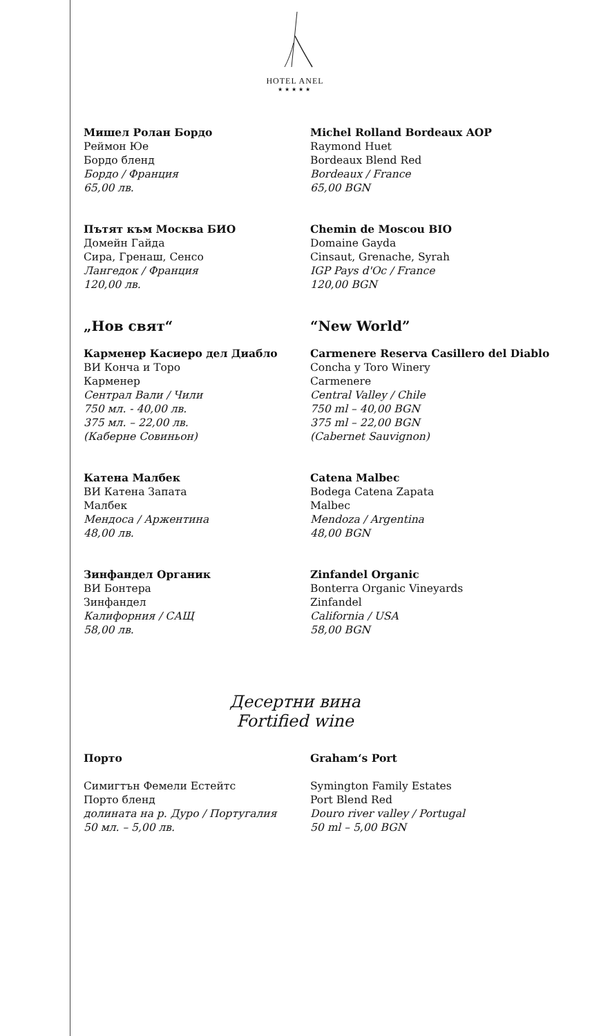HOTEL ANEL
★★★★★
Мишел Ролан Бордо
Реймон Юе
Бордо бленд
Бордо / Франция
65,00 лв.
Michel Rolland Bordeaux AOP
Raymond Huet
Bordeaux Blend Red
Bordeaux / France
65,00 BGN
Пътят към Москва БИО
Домейн Гайда
Сира, Гренаш, Сенсо
Лангедок / Франция
120,00 лв.
Chemin de Moscou BIO
Domaine Gayda
Cinsaut, Grenache, Syrah
IGP Pays d'Oc / France
120,00 BGN
„Нов свят“ “New World”
Карменер Касиеро дел Диабло
ВИ Конча и Торо
Карменер
Сентрал Вали / Чили
750 мл. - 40,00 лв.
375 мл. – 22,00 лв.
(Каберне Совиньон)
Carmenere Reserva Casillero del Diablo
Concha y Toro Winery
Carmenere
Central Valley / Chile
750 ml – 40,00 BGN
375 ml – 22,00 BGN
(Cabernet Sauvignon)
Катена Малбек
ВИ Катена Запата
Малбек
Мендоса / Аржентина
48,00 лв.
Catena Malbec
Bodega Catena Zapata
Malbec
Mendoza / Argentina
48,00 BGN
Зинфандел Органик
ВИ Бонтера
Зинфандел
Калифорния / САЩ
58,00 лв.
Zinfandel Organic
Bonterra Organic Vineyards
Zinfandel
California / USA
58,00 BGN
Десертни вина
Fortified wine
Порто Graham‘s Port
Симигтън Фемели Естейтс
Порто бленд
долината на р. Дуро / Португалия
50 мл. – 5,00 лв.
Symington Family Estates
Port Blend Red
Douro river valley / Portugal
50 ml – 5,00 BGN